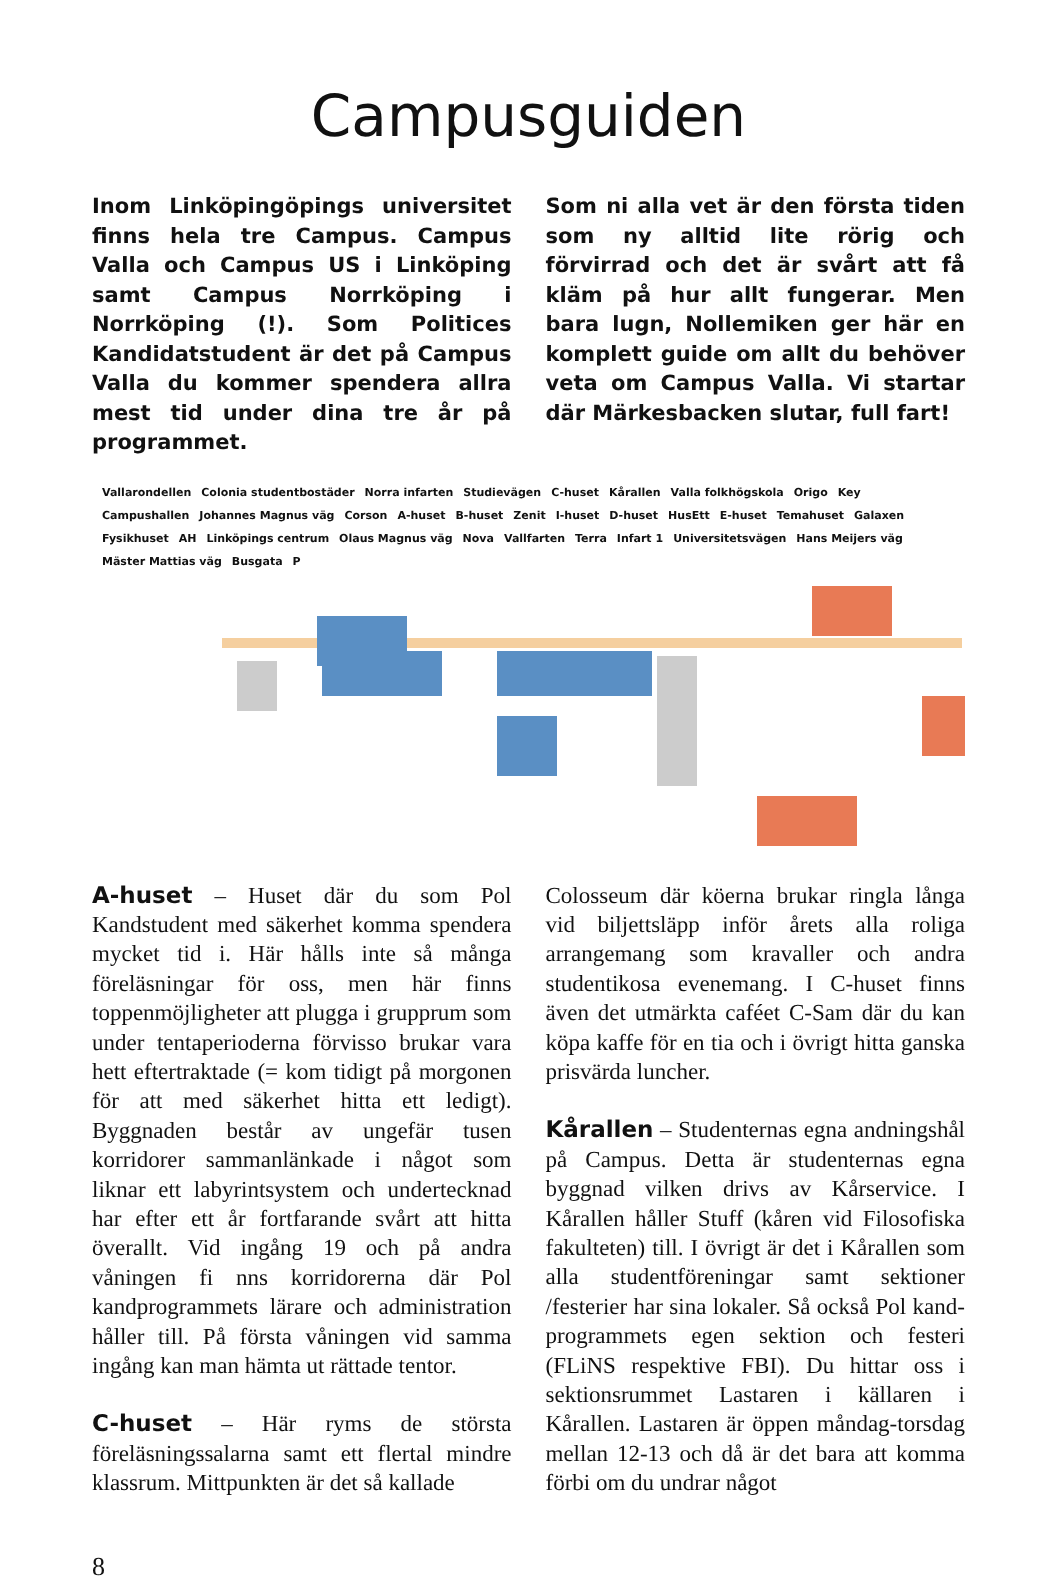Campusguiden
Inom Linköpingöpings universitet finns hela tre Campus. Campus Valla och Campus US i Linköping samt Campus Norrköping i Norrköping (!). Som Politices Kandidatstudent är det på Campus Valla du kommer spendera allra mest tid under dina tre år på programmet.
Som ni alla vet är den första tiden som ny alltid lite rörig och förvirrad och det är svårt att få kläm på hur allt fungerar. Men bara lugn, Nollemiken ger här en komplett guide om allt du behöver veta om Campus Valla. Vi startar där Märkesbacken slutar, full fart!
Vallarondellen Colonia studentbostäder Norra infarten Studievägen C-huset Kårallen Valla folkhögskola Origo Key Campushallen Johannes Magnus väg Corson A-huset B-huset Zenit I-huset D-huset HusEtt E-huset Temahuset Galaxen Fysikhuset AH Linköpings centrum Olaus Magnus väg Nova Vallfarten Terra Infart 1 Universitetsvägen Hans Meijers väg Mäster Mattias väg Busgata P
A-huset – Huset där du som Pol Kandstudent med säkerhet komma spendera mycket tid i. Här hålls inte så många föreläsningar för oss, men här finns toppenmöjligheter att plugga i grupprum som under tentaperioderna förvisso brukar vara hett eftertraktade (= kom tidigt på morgonen för att med säkerhet hitta ett ledigt). Byggnaden består av ungefär tusen korridorer sammanlänkade i något som liknar ett labyrintsystem och undertecknad har efter ett år fortfarande svårt att hitta överallt. Vid ingång 19 och på andra våningen fi nns korridorerna där Pol kandprogrammets lärare och administration håller till. På första våningen vid samma ingång kan man hämta ut rättade tentor.
C-huset – Här ryms de största föreläsningssalarna samt ett flertal mindre klassrum. Mittpunkten är det så kallade
Colosseum där köerna brukar ringla långa vid biljettsläpp inför årets alla roliga arrangemang som kravaller och andra studentikosa evenemang. I C-huset finns även det utmärkta caféet C-Sam där du kan köpa kaffe för en tia och i övrigt hitta ganska prisvärda luncher.
Kårallen – Studenternas egna andningshål på Campus. Detta är studenternas egna byggnad vilken drivs av Kårservice. I Kårallen håller Stuff (kåren vid Filosofiska fakulteten) till. I övrigt är det i Kårallen som alla studentföreningar samt sektioner /festerier har sina lokaler. Så också Pol kand-programmets egen sektion och festeri (FLiNS respektive FBI). Du hittar oss i sektionsrummet Lastaren i källaren i Kårallen. Lastaren är öppen måndag-torsdag mellan 12-13 och då är det bara att komma förbi om du undrar något
8